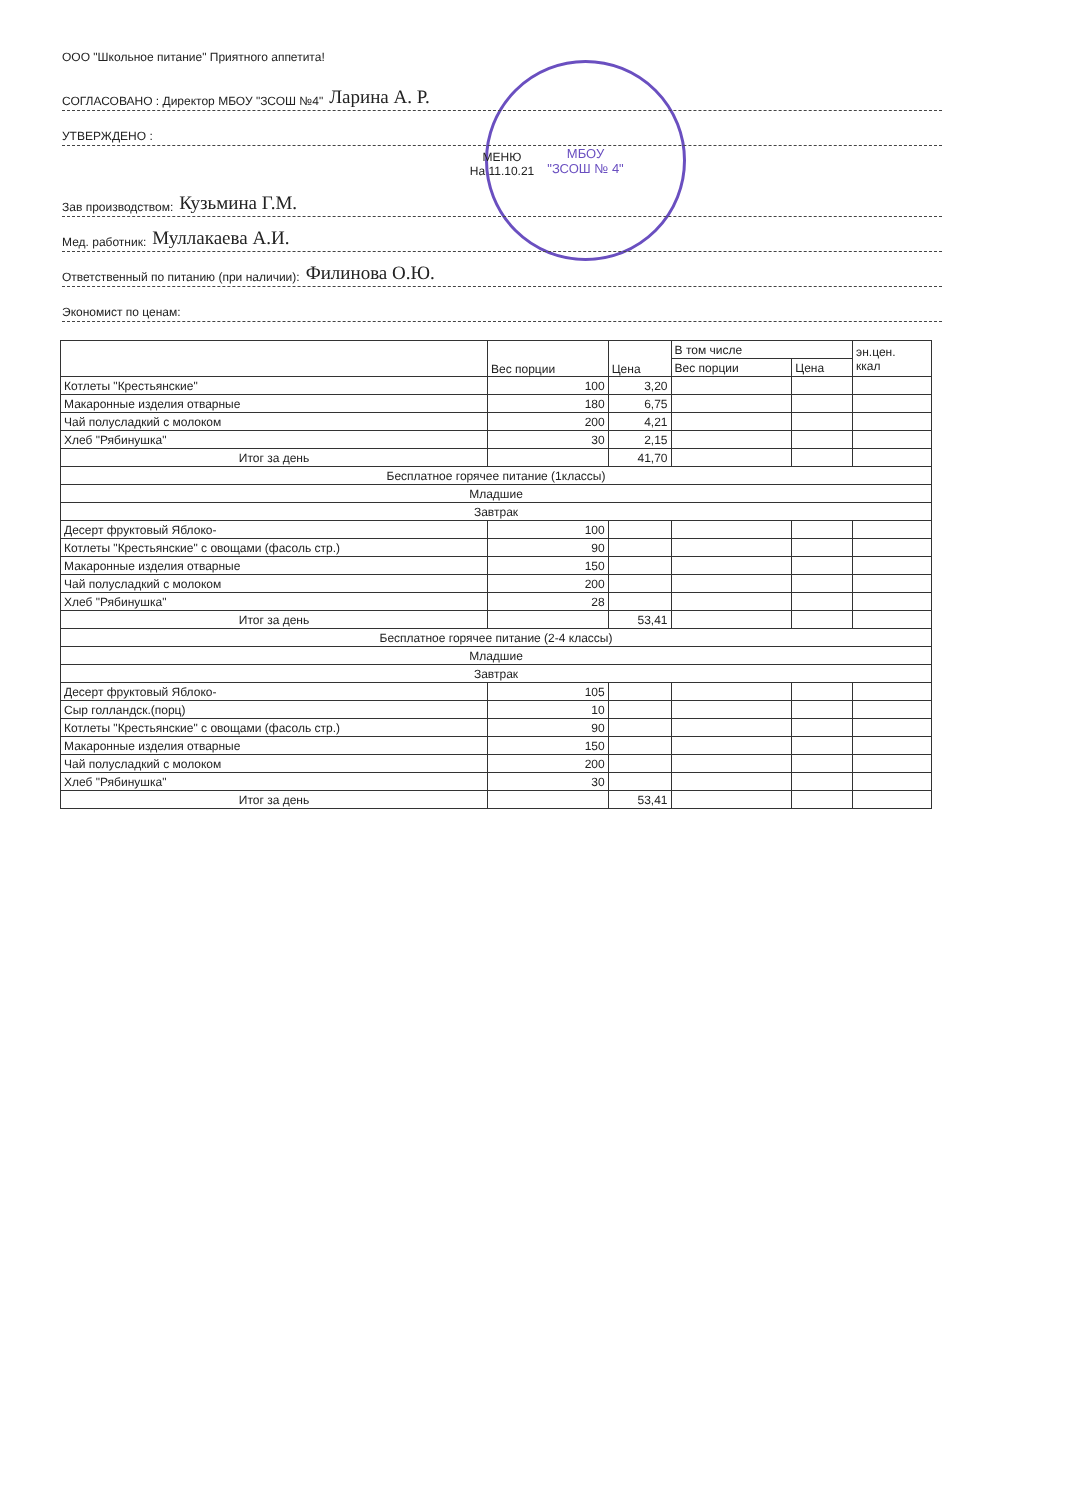МБОУ
"ЗСОШ № 4"
ООО "Школьное питание" Приятного аппетита!
СОГЛАСОВАНО : Директор МБОУ "ЗСОШ №4" Ларина А. Р.
УТВЕРЖДЕНО :
МЕНЮ
На 11.10.21
Зав производством: Кузьмина Г.М.
Мед. работник: Муллакаева А.И.
Ответственный по питанию (при наличии): Филинова О.Ю.
Экономист по ценам:
| | Вес порции | Цена | В том числе | | эн.цен. ккал |
| --- | --- | --- | --- | --- | --- |
| | | | Вес порции | Цена | |
| Котлеты "Крестьянские" | 100 | 3,20 | | | |
| Макаронные изделия отварные | 180 | 6,75 | | | |
| Чай полусладкий с молоком | 200 | 4,21 | | | |
| Хлеб "Рябинушка" | 30 | 2,15 | | | |
| Итог за день | | 41,70 | | | |
| Бесплатное горячее питание (1классы) | | | | | |
| Младшие | | | | | |
| Завтрак | | | | | |
| Десерт фруктовый Яблоко- | 100 | | | | |
| Котлеты "Крестьянские" с овощами (фасоль стр.) | 90 | | | | |
| Макаронные изделия отварные | 150 | | | | |
| Чай полусладкий с молоком | 200 | | | | |
| Хлеб "Рябинушка" | 28 | | | | |
| Итог за день | | 53,41 | | | |
| Бесплатное горячее питание (2-4 классы) | | | | | |
| Младшие | | | | | |
| Завтрак | | | | | |
| Десерт фруктовый Яблоко- | 105 | | | | |
| Сыр голландск.(порц) | 10 | | | | |
| Котлеты "Крестьянские" с овощами (фасоль стр.) | 90 | | | | |
| Макаронные изделия отварные | 150 | | | | |
| Чай полусладкий с молоком | 200 | | | | |
| Хлеб "Рябинушка" | 30 | | | | |
| Итог за день | | 53,41 | | | |